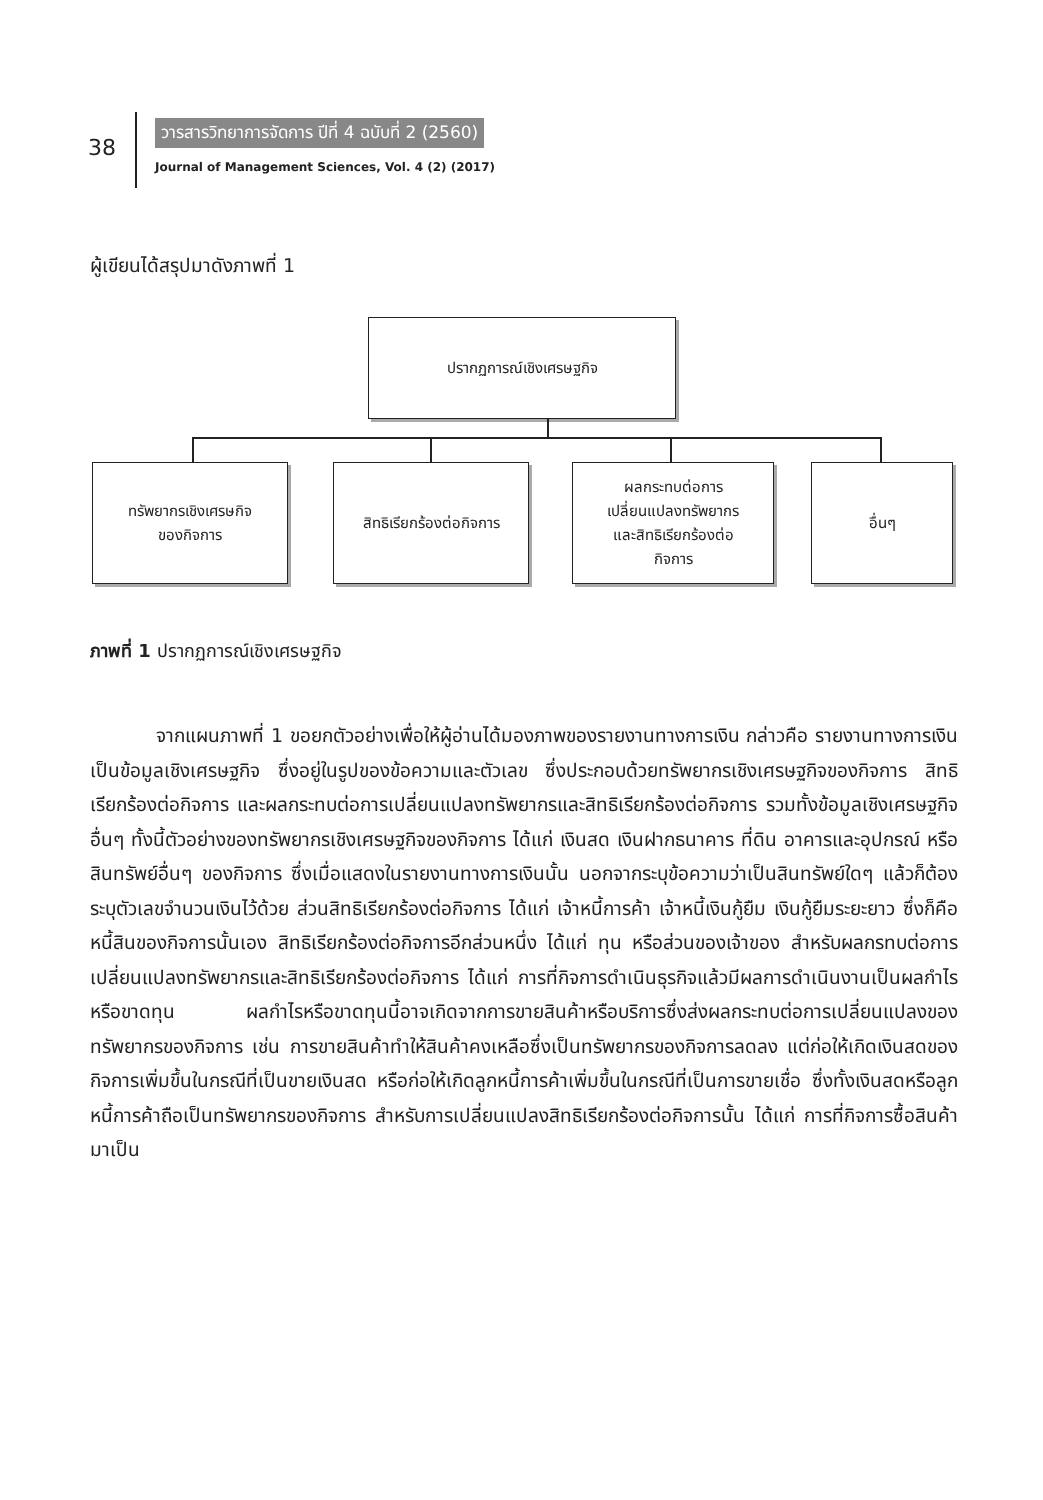38
วารสารวิทยาการจัดการ ปีที่ 4 ฉบับที่ 2 (2560)
Journal of Management Sciences, Vol. 4 (2) (2017)
ผู้เขียนได้สรุปมาดังภาพที่ 1
ปรากฏการณ์เชิงเศรษฐกิจ
ทรัพยากรเชิงเศรษกิจ
ของกิจการ
สิทธิเรียกร้องต่อกิจการ
ผลกระทบต่อการ
เปลี่ยนแปลงทรัพยากร
และสิทธิเรียกร้องต่อ
กิจการ
อื่นๆ
ภาพที่ 1 ปรากฏการณ์เชิงเศรษฐกิจ
จากแผนภาพที่ 1 ขอยกตัวอย่างเพื่อให้ผู้อ่านได้มองภาพของรายงานทางการเงิน กล่าวคือ รายงานทางการเงินเป็นข้อมูลเชิงเศรษฐกิจ ซึ่งอยู่ในรูปของข้อความและตัวเลข ซึ่งประกอบด้วยทรัพยากรเชิงเศรษฐกิจของกิจการ สิทธิเรียกร้องต่อกิจการ และผลกระทบต่อการเปลี่ยนแปลงทรัพยากรและสิทธิเรียกร้องต่อกิจการ รวมทั้งข้อมูลเชิงเศรษฐกิจอื่นๆ ทั้งนี้ตัวอย่างของทรัพยากรเชิงเศรษฐกิจของกิจการ ได้แก่ เงินสด เงินฝากธนาคาร ที่ดิน อาคารและอุปกรณ์ หรือสินทรัพย์อื่นๆ ของกิจการ ซึ่งเมื่อแสดงในรายงานทางการเงินนั้น นอกจากระบุข้อความว่าเป็นสินทรัพย์ใดๆ แล้วก็ต้องระบุตัวเลขจำนวนเงินไว้ด้วย ส่วนสิทธิเรียกร้องต่อกิจการ ได้แก่ เจ้าหนี้การค้า เจ้าหนี้เงินกู้ยืม เงินกู้ยืมระยะยาว ซึ่งก็คือหนี้สินของกิจการนั้นเอง สิทธิเรียกร้องต่อกิจการอีกส่วนหนึ่ง ได้แก่ ทุน หรือส่วนของเจ้าของ สำหรับผลกรทบต่อการเปลี่ยนแปลงทรัพยากรและสิทธิเรียกร้องต่อกิจการ ได้แก่ การที่กิจการดำเนินธุรกิจแล้วมีผลการดำเนินงานเป็นผลกำไรหรือขาดทุน ผลกำไรหรือขาดทุนนี้อาจเกิดจากการขายสินค้าหรือบริการซึ่งส่งผลกระทบต่อการเปลี่ยนแปลงของทรัพยากรของกิจการ เช่น การขายสินค้าทำให้สินค้าคงเหลือซึ่งเป็นทรัพยากรของกิจการลดลง แต่ก่อให้เกิดเงินสดของกิจการเพิ่มขึ้นในกรณีที่เป็นขายเงินสด หรือก่อให้เกิดลูกหนี้การค้าเพิ่มขึ้นในกรณีที่เป็นการขายเชื่อ ซึ่งทั้งเงินสดหรือลูกหนี้การค้าถือเป็นทรัพยากรของกิจการ สำหรับการเปลี่ยนแปลงสิทธิเรียกร้องต่อกิจการนั้น ได้แก่ การที่กิจการซื้อสินค้ามาเป็น